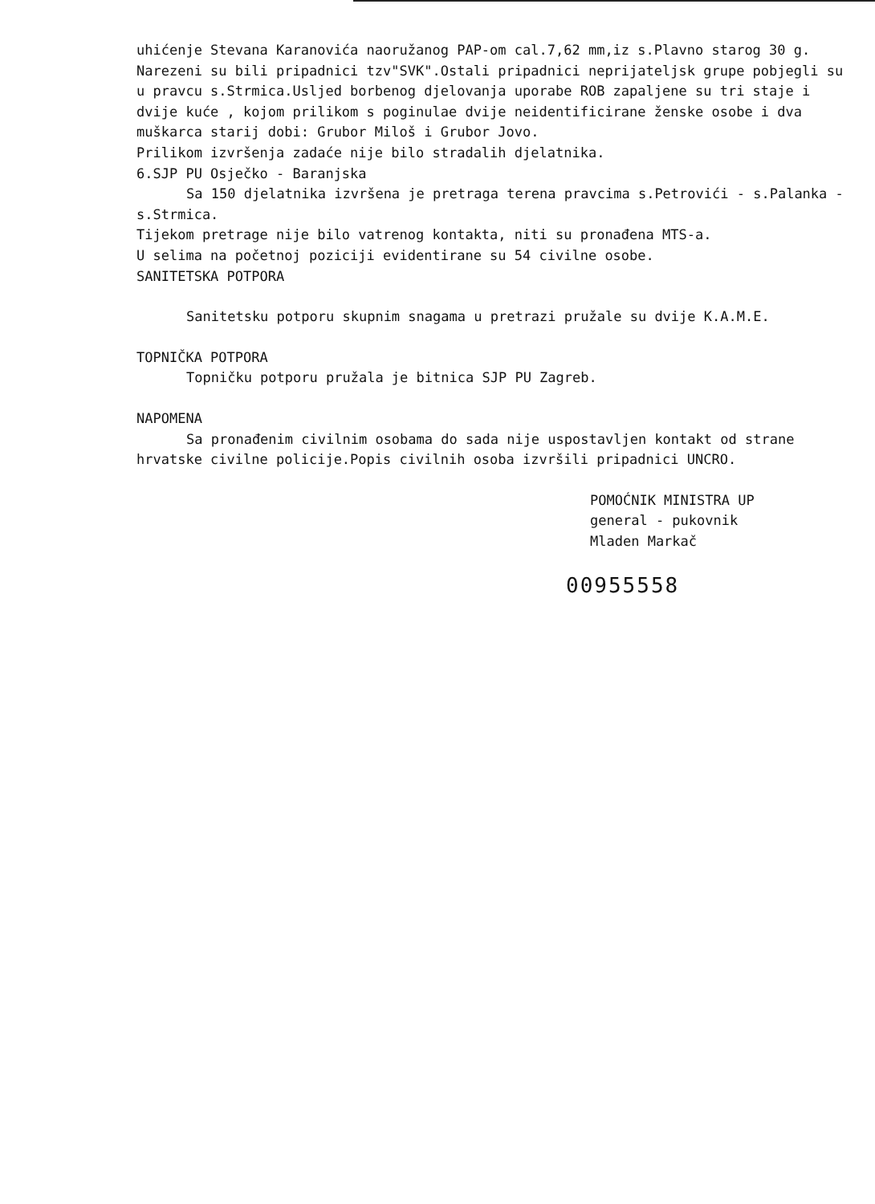uhićenje Stevana Karanovića naoružanog PAP-om cal.7,62 mm,iz s.Plavno starog 30 g.
Narezeni su bili pripadnici tzv"SVK".Ostali pripadnici neprijateljsk grupe pobjegli su u pravcu s.Strmica.Usljed borbenog djelovanja uporabe ROB zapaljene su tri staje i dvije kuće , kojom prilikom s poginulae dvije neidentificirane ženske osobe i dva muškarca starij dobi: Grubor Miloš i Grubor Jovo.
Prilikom izvršenja zadaće nije bilo stradalih djelatnika.
6.SJP PU Osječko - Baranjska
Sa 150 djelatnika izvršena je pretraga terena pravcima s.Petrovići - s.Palanka - s.Strmica.
Tijekom pretrage nije bilo vatrenog kontakta, niti su pronađena MTS-a.
U selima na početnoj poziciji evidentirane su 54 civilne osobe.
SANITETSKA POTPORA
Sanitetsku potporu skupnim snagama u pretrazi pružale su dvije K.A.M.E.
TOPNIČKA POTPORA
Topničku potporu pružala je bitnica SJP PU Zagreb.
NAPOMENA
Sa pronađenim civilnim osobama do sada nije uspostavljen kontakt od strane hrvatske civilne policije.Popis civilnih osoba izvršili pripadnici UNCRO.
POMOĆNIK MINISTRA UP
general - pukovnik
Mladen Markač
00955558